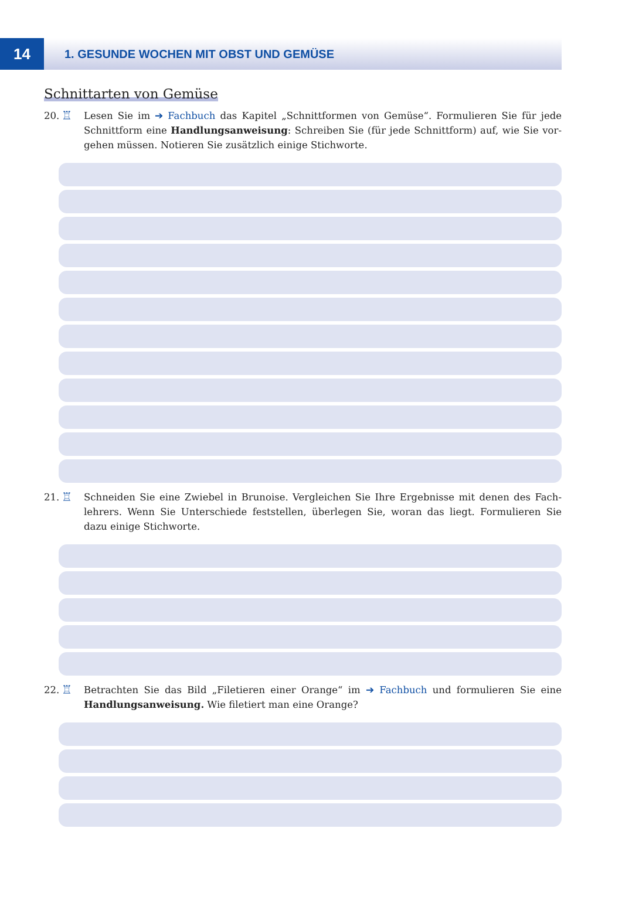14
1. GESUNDE WOCHEN MIT OBST UND GEMÜSE
Schnittarten von Gemüse
20.
♖
Lesen Sie im ➔ Fachbuch das Kapitel „Schnittformen von Gemüse“. Formulieren Sie für jede Schnittform eine Handlungsanweisung: Schreiben Sie (für jede Schnittform) auf, wie Sie vor­gehen müssen. Notieren Sie zusätzlich einige Stichworte.
21.
♖
Schneiden Sie eine Zwiebel in Brunoise. Vergleichen Sie Ihre Ergebnisse mit denen des Fach­lehrers. Wenn Sie Unterschiede feststellen, überlegen Sie, woran das liegt. Formulieren Sie dazu einige Stichworte.
22.
♖
Betrachten Sie das Bild „Filetieren einer Orange“ im ➔ Fachbuch und formulieren Sie eine Handlungsanweisung. Wie filetiert man eine Orange?